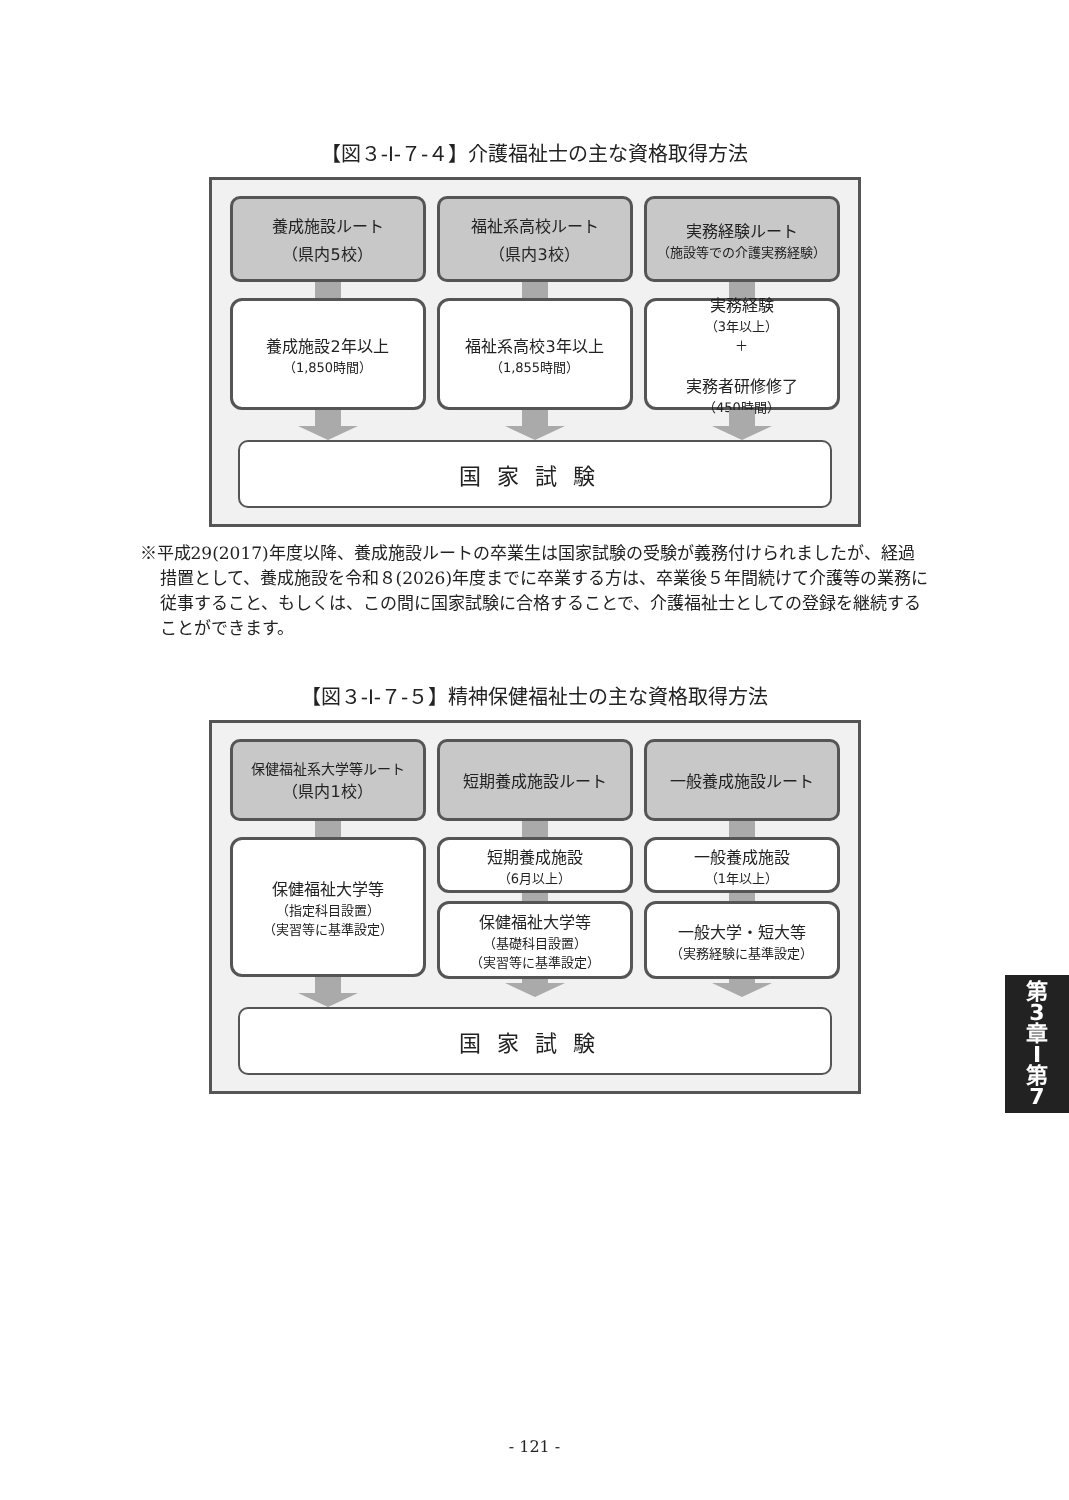【図３-Ⅰ-７-４】介護福祉士の主な資格取得方法
養成施設ルート
（県内5校）
養成施設2年以上
（1,850時間）
福祉系高校ルート
（県内3校）
福祉系高校3年以上
（1,855時間）
実務経験ルート
（施設等での介護実務経験）
実務経験
（3年以上）
＋
実務者研修修了
（450時間）
国家試験
※平成29(2017)年度以降、養成施設ルートの卒業生は国家試験の受験が義務付けられましたが、経過措置として、養成施設を令和８(2026)年度までに卒業する方は、卒業後５年間続けて介護等の業務に従事すること、もしくは、この間に国家試験に合格することで、介護福祉士としての登録を継続することができます。
【図３-Ⅰ-７-５】精神保健福祉士の主な資格取得方法
保健福祉系大学等ルート
（県内1校）
保健福祉大学等
（指定科目設置）
（実習等に基準設定）
短期養成施設ルート
短期養成施設
（6月以上）
保健福祉大学等
（基礎科目設置）
（実習等に基準設定）
一般養成施設ルート
一般養成施設
（1年以上）
一般大学・短大等
（実務経験に基準設定）
国家試験
第
3
章
I
第
7
- 121 -